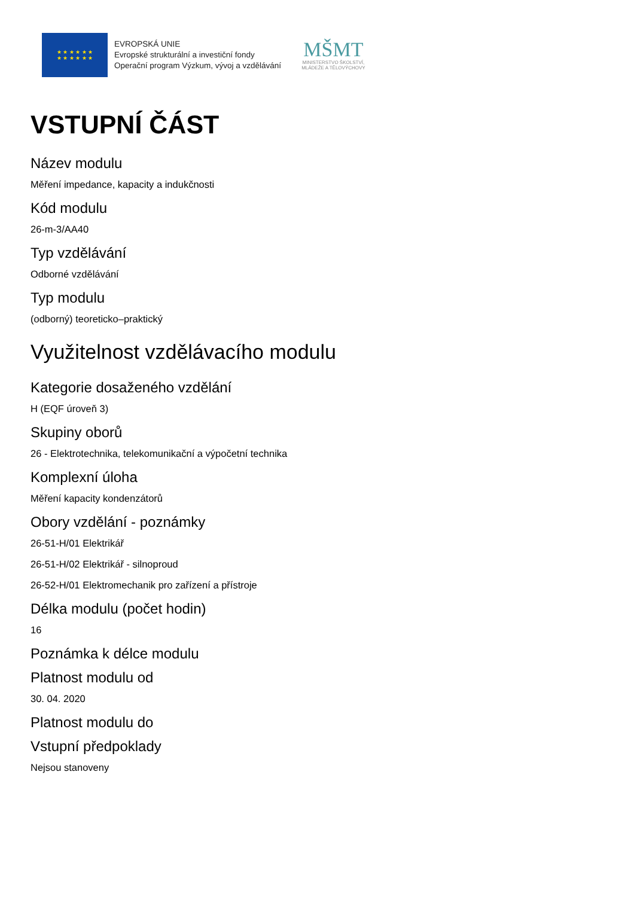★ ★ ★ ★ ★ ★
★ ★ ★ ★ ★ ★
EVROPSKÁ UNIE
Evropské strukturální a investiční fondy
Operační program Výzkum, vývoj a vzdělávání
MŠMT
MINISTERSTVO ŠKOLSTVÍ,
MLÁDEŽE A TĚLOVÝCHOVY
VSTUPNÍ ČÁST
Název modulu
Měření impedance, kapacity a indukčnosti
Kód modulu
26-m-3/AA40
Typ vzdělávání
Odborné vzdělávání
Typ modulu
(odborný) teoreticko–praktický
Využitelnost vzdělávacího modulu
Kategorie dosaženého vzdělání
H (EQF úroveň 3)
Skupiny oborů
26 - Elektrotechnika, telekomunikační a výpočetní technika
Komplexní úloha
Měření kapacity kondenzátorů
Obory vzdělání - poznámky
26-51-H/01 Elektrikář
26-51-H/02 Elektrikář - silnoproud
26-52-H/01 Elektromechanik pro zařízení a přístroje
Délka modulu (počet hodin)
16
Poznámka k délce modulu
Platnost modulu od
30. 04. 2020
Platnost modulu do
Vstupní předpoklady
Nejsou stanoveny